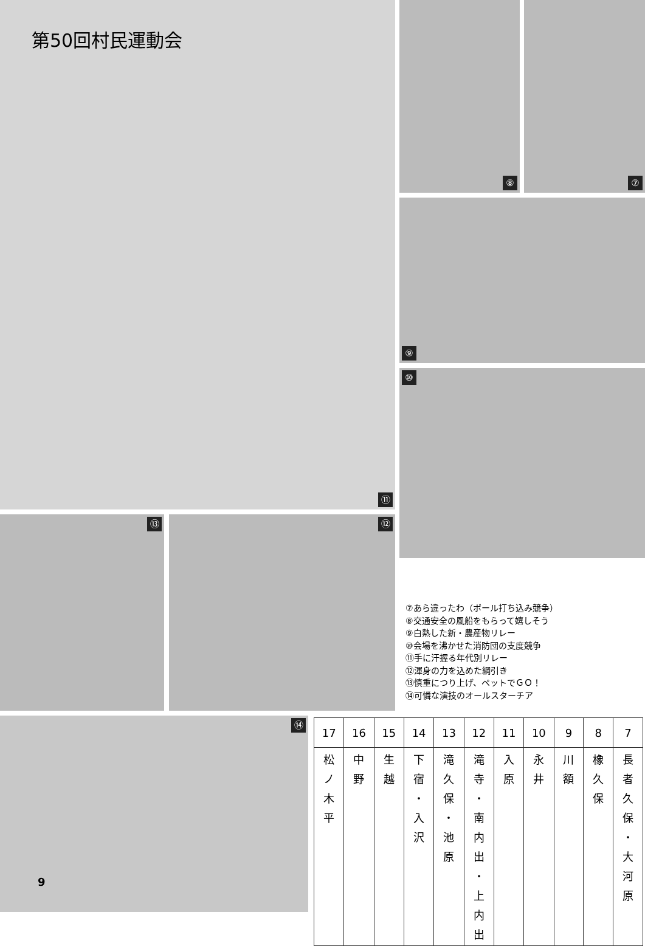第50回村民運動会
⑪ ⑧ ⑦
⑨
⑩
⑬ ⑫
⑭
9
⑦あら違ったわ（ボール打ち込み競争）
⑧交通安全の風船をもらって嬉しそう
⑨白熱した新・農産物リレー
⑩会場を沸かせた消防団の支度競争
⑪手に汗握る年代別リレー
⑫渾身の力を込めた綱引き
⑬慎重につり上げ、ペットでＧＯ！
⑭可憐な演技のオールスターチア
| 17 | 16 | 15 | 14 | 13 | 12 | 11 | 10 | 9 | 8 | 7 |
| --- | --- | --- | --- | --- | --- | --- | --- | --- | --- | --- |
| 松 ノ 木 平 | 中 野 | 生 越 | 下 宿 ・ 入 沢 | 滝 久 保 ・ 池 原 | 滝 寺 ・ 南 内 出 ・ 上 内 出 | 入 原 | 永 井 | 川 額 | 橡 久 保 | 長 者 久 保 ・ 大 河 原 |